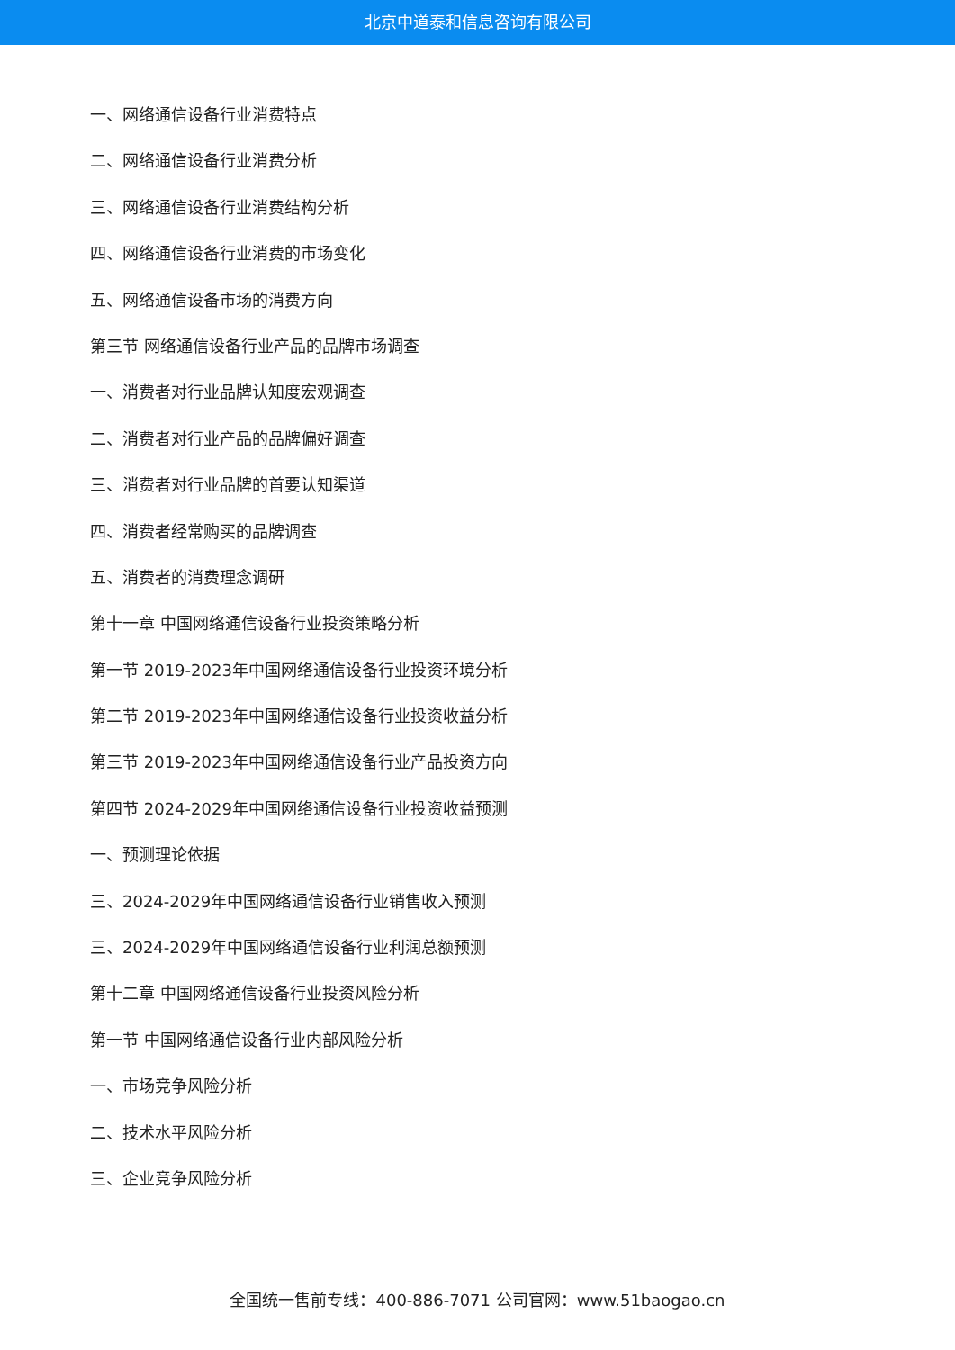北京中道泰和信息咨询有限公司
一、网络通信设备行业消费特点
二、网络通信设备行业消费分析
三、网络通信设备行业消费结构分析
四、网络通信设备行业消费的市场变化
五、网络通信设备市场的消费方向
第三节 网络通信设备行业产品的品牌市场调查
一、消费者对行业品牌认知度宏观调查
二、消费者对行业产品的品牌偏好调查
三、消费者对行业品牌的首要认知渠道
四、消费者经常购买的品牌调查
五、消费者的消费理念调研
第十一章 中国网络通信设备行业投资策略分析
第一节 2019-2023年中国网络通信设备行业投资环境分析
第二节 2019-2023年中国网络通信设备行业投资收益分析
第三节 2019-2023年中国网络通信设备行业产品投资方向
第四节 2024-2029年中国网络通信设备行业投资收益预测
一、预测理论依据
三、2024-2029年中国网络通信设备行业销售收入预测
三、2024-2029年中国网络通信设备行业利润总额预测
第十二章 中国网络通信设备行业投资风险分析
第一节 中国网络通信设备行业内部风险分析
一、市场竞争风险分析
二、技术水平风险分析
三、企业竞争风险分析
全国统一售前专线：400-886-7071 公司官网：www.51baogao.cn